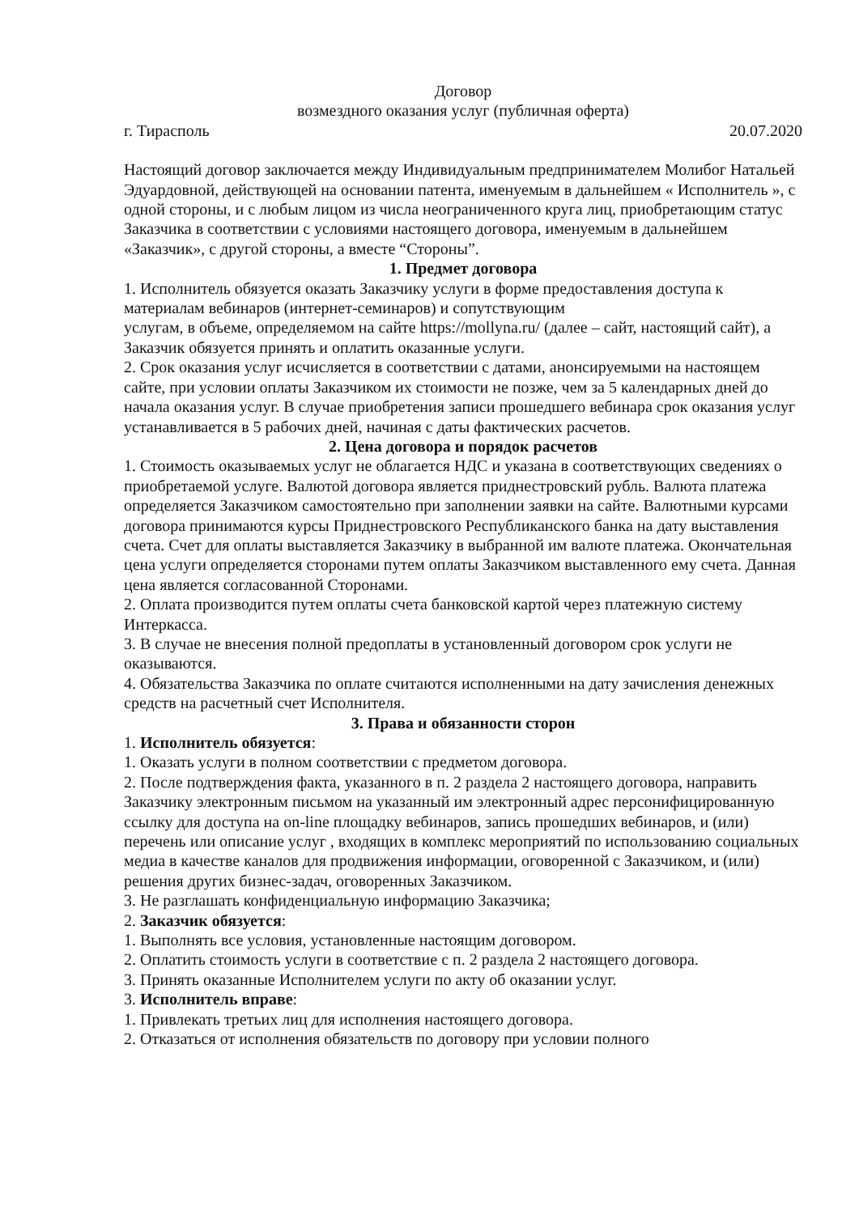Договор
возмездного оказания услуг (публичная оферта)
г. Тирасполь 20.07.2020
Настоящий договор заключается между Индивидуальным предпринимателем Молибог Натальей Эдуардовной, действующей на основании патента, именуемым в дальнейшем « Исполнитель », с одной стороны, и с любым лицом из числа неограниченного круга лиц, приобретающим статус Заказчика в соответствии с условиями настоящего договора, именуемым в дальнейшем «Заказчик», с другой стороны, а вместе “Стороны”.
1. Предмет договора
1. Исполнитель обязуется оказать Заказчику услуги в форме предоставления доступа к материалам вебинаров (интернет-семинаров) и сопутствующим
услугам, в объеме, определяемом на сайте https://mollyna.ru/ (далее – сайт, настоящий сайт), а Заказчик обязуется принять и оплатить оказанные услуги.
2. Срок оказания услуг исчисляется в соответствии с датами, анонсируемыми на настоящем сайте, при условии оплаты Заказчиком их стоимости не позже, чем за 5 календарных дней до начала оказания услуг. В случае приобретения записи прошедшего вебинара срок оказания услуг устанавливается в 5 рабочих дней, начиная с даты фактических расчетов.
2. Цена договора и порядок расчетов
1. Стоимость оказываемых услуг не облагается НДС и указана в соответствующих сведениях о приобретаемой услуге. Валютой договора является приднестровский рубль. Валюта платежа определяется Заказчиком самостоятельно при заполнении заявки на сайте. Валютными курсами договора принимаются курсы Приднестровского Республиканского банка на дату выставления счета. Счет для оплаты выставляется Заказчику в выбранной им валюте платежа. Окончательная цена услуги определяется сторонами путем оплаты Заказчиком выставленного ему счета. Данная цена является согласованной Сторонами.
2. Оплата производится путем оплаты счета банковской картой через платежную систему Интеркасса.
3. В случае не внесения полной предоплаты в установленный договором срок услуги не оказываются.
4. Обязательства Заказчика по оплате считаются исполненными на дату зачисления денежных средств на расчетный счет Исполнителя.
3. Права и обязанности сторон
1. Исполнитель обязуется:
1. Оказать услуги в полном соответствии с предметом договора.
2. После подтверждения факта, указанного в п. 2 раздела 2 настоящего договора, направить Заказчику электронным письмом на указанный им электронный адрес персонифицированную ссылку для доступа на on-line площадку вебинаров, запись прошедших вебинаров, и (или) перечень или описание услуг , входящих в комплекс мероприятий по использованию социальных медиа в качестве каналов для продвижения информации, оговоренной с Заказчиком, и (или) решения других бизнес-задач, оговоренных Заказчиком.
3. Не разглашать конфиденциальную информацию Заказчика;
2. Заказчик обязуется:
1. Выполнять все условия, установленные настоящим договором.
2. Оплатить стоимость услуги в соответствие с п. 2 раздела 2 настоящего договора.
3. Принять оказанные Исполнителем услуги по акту об оказании услуг.
3. Исполнитель вправе:
1. Привлекать третьих лиц для исполнения настоящего договора.
2. Отказаться от исполнения обязательств по договору при условии полного